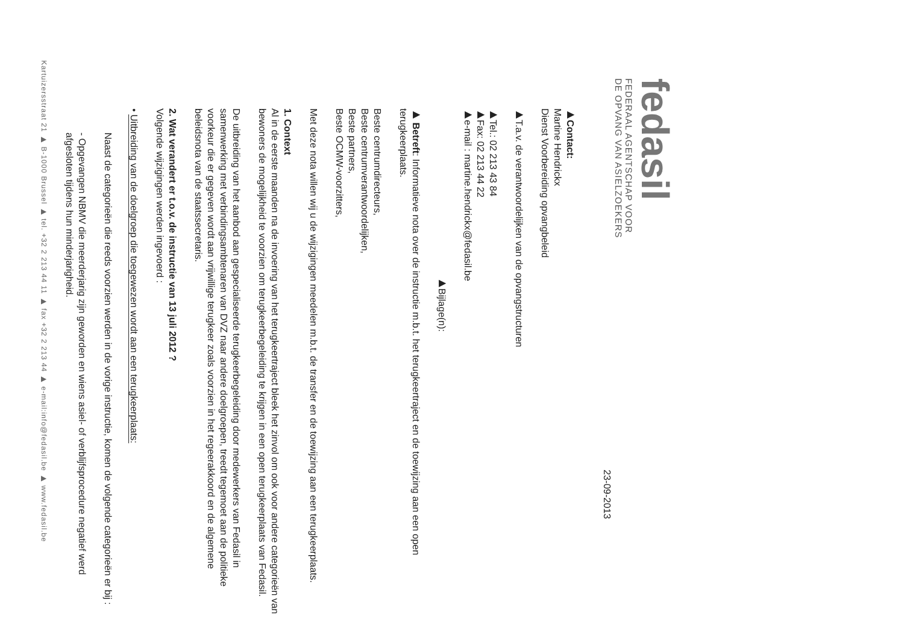fedasil
FEDERAAL AGENTSCHAP VOOR
DE OPVANG VAN ASIELZOEKERS
23-09-2013
▶Contact:
Martine Hendrickx
Dienst Voorbereiding opvangbeleid
▶T.a.v. de verantwoordelijken van de opvangstructuren
▶Tel.: 02 213 43 84
▶Fax: 02 213 44 22
▶e-mail : martine.hendrickx@fedasil.be
▶Bijlage(n):
▶ Betreft: Informatieve nota over de instructie m.b.t. het terugkeertraject en de toewijzing aan een open terugkeerplaats.
Beste centrumdirecteurs,
Beste centrumverantwoordelijken,
Beste partners,
Beste OCMW-voorzitters,
Met deze nota willen wij u de wijzigingen meedelen m.b.t. de transfer en de toewijzing aan een terugkeerplaats.
1. Context
Al in de eerste maanden na de invoering van het terugkeertraject bleek het zinvol om ook voor andere categorieën van bewoners de mogelijkheid te voorzien om terugkeerbegeleiding te krijgen in een open terugkeerplaats van Fedasil.
De uitbreiding van het aanbod aan gespecialiseerde terugkeerbegeleiding door medewerkers van Fedasil in samenwerking met verbindingsambtenaren van DVZ naar andere doelgroepen, treedt tegemoet aan de politieke voorkeur die er gegeven wordt aan vrijwillige terugkeer zoals voorzien in het regeerakkoord en de algemene beleidsnota van de staatssecretaris.
2. Wat verandert er t.o.v. de instructie van 13 juli 2012 ?
Volgende wijzigingen werden ingevoerd :
• Uitbreiding van de doelgroep die toegewezen wordt aan een terugkeerplaats:
Naast de categorieën die reeds voorzien werden in de vorige instructie, komen de volgende categorieën er bij :
- Opgevangen NBMV die meerderjarig zijn geworden en wiens asiel- of verblijfsprocedure negatief werd afgesloten tijdens hun minderjarigheid.
Kartuizersstraat 21 ▶ B-1000 Brussel ▶ tel. +32 2 213 44 11 ▶ fax +32 2 213 44 ▶ e-mail:info@fedasil.be ▶ www.fedasil.be